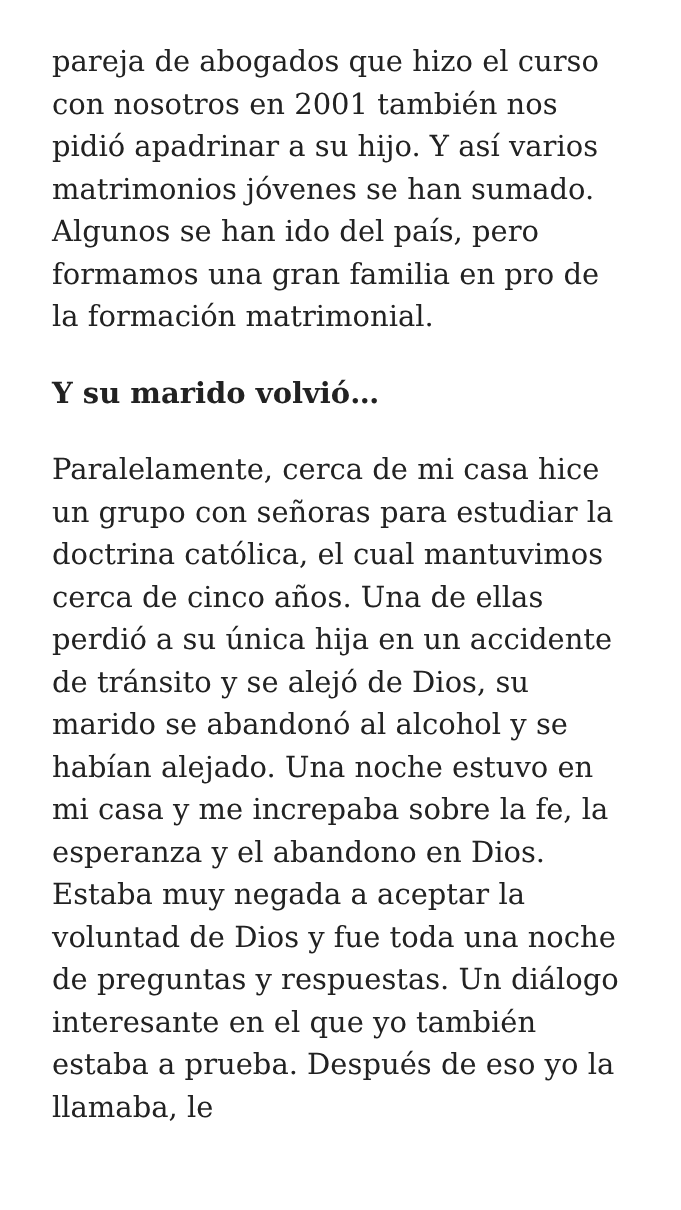pareja de abogados que hizo el curso con nosotros en 2001 también nos pidió apadrinar a su hijo. Y así varios matrimonios jóvenes se han sumado. Algunos se han ido del país, pero formamos una gran familia en pro de la formación matrimonial.
Y su marido volvió…
Paralelamente, cerca de mi casa hice un grupo con señoras para estudiar la doctrina católica, el cual mantuvimos cerca de cinco años. Una de ellas perdió a su única hija en un accidente de tránsito y se alejó de Dios, su marido se abandonó al alcohol y se habían alejado. Una noche estuvo en mi casa y me increpaba sobre la fe, la esperanza y el abandono en Dios. Estaba muy negada a aceptar la voluntad de Dios y fue toda una noche de preguntas y respuestas. Un diálogo interesante en el que yo también estaba a prueba. Después de eso yo la llamaba, le